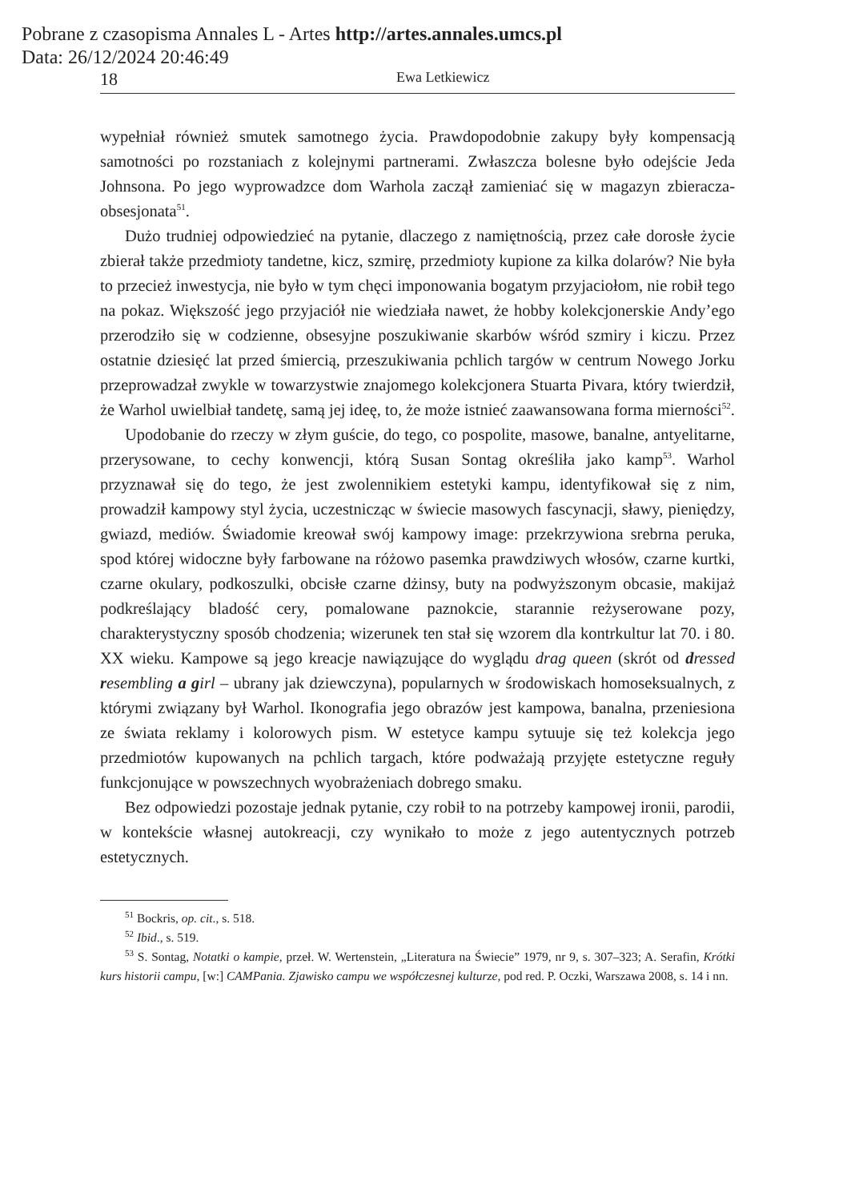Pobrane z czasopisma Annales L - Artes http://artes.annales.umcs.pl
Data: 26/12/2024 20:46:49
18 Ewa Letkiewicz
wypełniał również smutek samotnego życia. Prawdopodobnie zakupy były kompensacją samotności po rozstaniach z kolejnymi partnerami. Zwłaszcza bolesne było odejście Jeda Johnsona. Po jego wyprowadzce dom Warhola zaczął zamieniać się w magazyn zbieracza-obsesjonata<sup>51</sup>.
Dużo trudniej odpowiedzieć na pytanie, dlaczego z namiętnością, przez całe dorosłe życie zbierał także przedmioty tandetne, kicz, szmirę, przedmioty kupione za kilka dolarów? Nie była to przecież inwestycja, nie było w tym chęci imponowania bogatym przyjaciołom, nie robił tego na pokaz. Większość jego przyjaciół nie wiedziała nawet, że hobby kolekcjonerskie Andy’ego przerodziło się w codzienne, obsesyjne poszukiwanie skarbów wśród szmiry i kiczu. Przez ostatnie dziesięć lat przed śmiercią, przeszukiwania pchlich targów w centrum Nowego Jorku przeprowadzał zwykle w towarzystwie znajomego kolekcjonera Stuarta Pivara, który twierdził, że Warhol uwielbiał tandetę, samą jej ideę, to, że może istnieć zaawansowana forma mierności<sup>52</sup>.
Upodobanie do rzeczy w złym guście, do tego, co pospolite, masowe, banalne, antyelitarne, przerysowane, to cechy konwencji, którą Susan Sontag określiła jako kamp<sup>53</sup>. Warhol przyznawał się do tego, że jest zwolennikiem estetyki kampu, identyfikował się z nim, prowadził kampowy styl życia, uczestnicząc w świecie masowych fascynacji, sławy, pieniędzy, gwiazd, mediów. Świadomie kreował swój kampowy image: przekrzywiona srebrna peruka, spod której widoczne były farbowane na różowo pasemka prawdziwych włosów, czarne kurtki, czarne okulary, podkoszulki, obcisłe czarne dżinsy, buty na podwyższonym obcasie, makijaż podkreślający bladość cery, pomalowane paznokcie, starannie reżyserowane pozy, charakterystyczny sposób chodzenia; wizerunek ten stał się wzorem dla kontrkultur lat 70. i 80. XX wieku. Kampowe są jego kreacje nawiązujące do wyglądu drag queen (skrót od dressed resembling a girl – ubrany jak dziewczyna), popularnych w środowiskach homoseksualnych, z którymi związany był Warhol. Ikonografia jego obrazów jest kampowa, banalna, przeniesiona ze świata reklamy i kolorowych pism. W estetyce kampu sytuuje się też kolekcja jego przedmiotów kupowanych na pchlich targach, które podważają przyjęte estetyczne reguły funkcjonujące w powszechnych wyobrażeniach dobrego smaku.
Bez odpowiedzi pozostaje jednak pytanie, czy robił to na potrzeby kampowej ironii, parodii, w kontekście własnej autokreacji, czy wynikało to może z jego autentycznych potrzeb estetycznych.
<sup>51</sup> Bockris, op. cit., s. 518.
<sup>52</sup> Ibid., s. 519.
<sup>53</sup> S. Sontag, Notatki o kampie, przeł. W. Wertenstein, „Literatura na Świecie” 1979, nr 9, s. 307–323; A. Serafin, Krótki kurs historii campu, [w:] CAMPania. Zjawisko campu we współczesnej kulturze, pod red. P. Oczki, Warszawa 2008, s. 14 i nn.